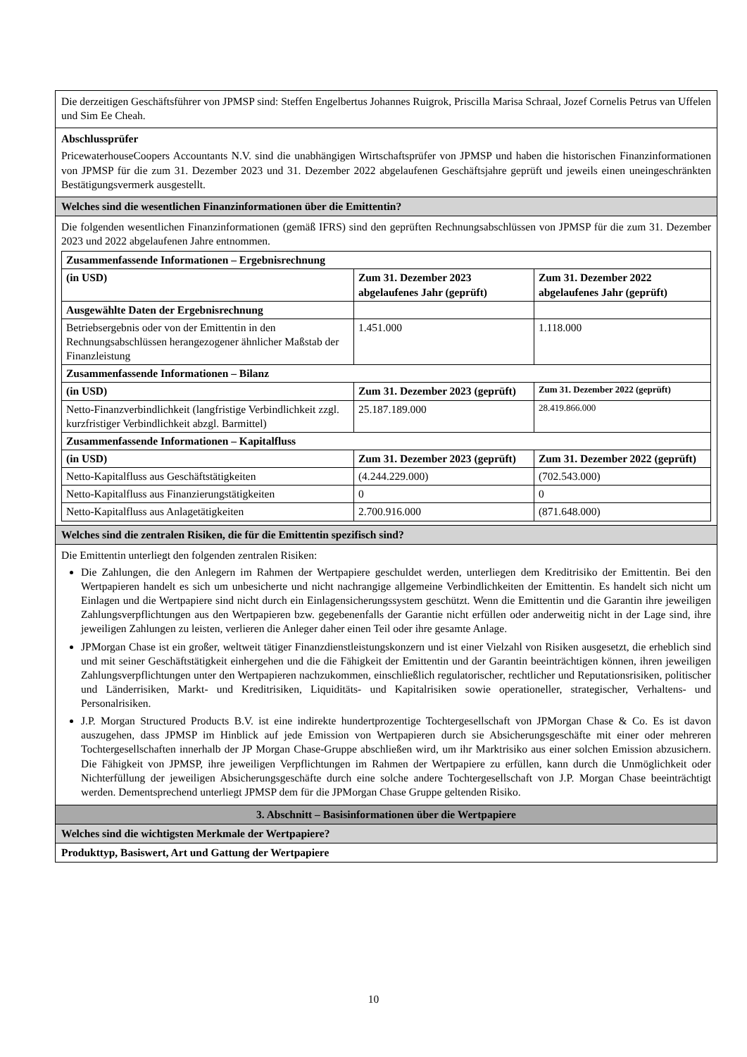Die derzeitigen Geschäftsführer von JPMSP sind: Steffen Engelbertus Johannes Ruigrok, Priscilla Marisa Schraal, Jozef Cornelis Petrus van Uffelen und Sim Ee Cheah.
Abschlussprüfer
PricewaterhouseCoopers Accountants N.V. sind die unabhängigen Wirtschaftsprüfer von JPMSP und haben die historischen Finanzinformationen von JPMSP für die zum 31. Dezember 2023 und 31. Dezember 2022 abgelaufenen Geschäftsjahre geprüft und jeweils einen uneingeschränkten Bestätigungsvermerk ausgestellt.
Welches sind die wesentlichen Finanzinformationen über die Emittentin?
Die folgenden wesentlichen Finanzinformationen (gemäß IFRS) sind den geprüften Rechnungsabschlüssen von JPMSP für die zum 31. Dezember 2023 und 2022 abgelaufenen Jahre entnommen.
| Zusammenfassende Informationen – Ergebnisrechnung | | |
| (in USD) | Zum 31. Dezember 2023 abgelaufenes Jahr (geprüft) | Zum 31. Dezember 2022 abgelaufenes Jahr (geprüft) |
| Ausgewählte Daten der Ergebnisrechnung | | |
| Betriebsergebnis oder von der Emittentin in den Rechnungsabschlüssen herangezogener ähnlicher Maßstab der Finanzleistung | 1.451.000 | 1.118.000 |
| Zusammenfassende Informationen – Bilanz | | |
| (in USD) | Zum 31. Dezember 2023 (geprüft) | Zum 31. Dezember 2022 (geprüft) |
| Netto-Finanzverbindlichkeit (langfristige Verbindlichkeit zzgl. kurzfristiger Verbindlichkeit abzgl. Barmittel) | 25.187.189.000 | 28.419.866.000 |
| Zusammenfassende Informationen – Kapitalfluss | | |
| (in USD) | Zum 31. Dezember 2023 (geprüft) | Zum 31. Dezember 2022 (geprüft) |
| Netto-Kapitalfluss aus Geschäftstätigkeiten | (4.244.229.000) | (702.543.000) |
| Netto-Kapitalfluss aus Finanzierungstätigkeiten | 0 | 0 |
| Netto-Kapitalfluss aus Anlagetätigkeiten | 2.700.916.000 | (871.648.000) |
Welches sind die zentralen Risiken, die für die Emittentin spezifisch sind?
Die Emittentin unterliegt den folgenden zentralen Risiken:
Die Zahlungen, die den Anlegern im Rahmen der Wertpapiere geschuldet werden, unterliegen dem Kreditrisiko der Emittentin. Bei den Wertpapieren handelt es sich um unbesicherte und nicht nachrangige allgemeine Verbindlichkeiten der Emittentin. Es handelt sich nicht um Einlagen und die Wertpapiere sind nicht durch ein Einlagensicherungssystem geschützt. Wenn die Emittentin und die Garantin ihre jeweiligen Zahlungsverpflichtungen aus den Wertpapieren bzw. gegebenenfalls der Garantie nicht erfüllen oder anderweitig nicht in der Lage sind, ihre jeweiligen Zahlungen zu leisten, verlieren die Anleger daher einen Teil oder ihre gesamte Anlage.
JPMorgan Chase ist ein großer, weltweit tätiger Finanzdienstleistungskonzern und ist einer Vielzahl von Risiken ausgesetzt, die erheblich sind und mit seiner Geschäftstätigkeit einhergehen und die die Fähigkeit der Emittentin und der Garantin beeinträchtigen können, ihren jeweiligen Zahlungsverpflichtungen unter den Wertpapieren nachzukommen, einschließlich regulatorischer, rechtlicher und Reputationsrisiken, politischer und Länderrisiken, Markt- und Kreditrisiken, Liquiditäts- und Kapitalrisiken sowie operationeller, strategischer, Verhaltens- und Personalrisiken.
J.P. Morgan Structured Products B.V. ist eine indirekte hundertprozentige Tochtergesellschaft von JPMorgan Chase & Co. Es ist davon auszugehen, dass JPMSP im Hinblick auf jede Emission von Wertpapieren durch sie Absicherungsgeschäfte mit einer oder mehreren Tochtergesellschaften innerhalb der JP Morgan Chase-Gruppe abschließen wird, um ihr Marktrisiko aus einer solchen Emission abzusichern. Die Fähigkeit von JPMSP, ihre jeweiligen Verpflichtungen im Rahmen der Wertpapiere zu erfüllen, kann durch die Unmöglichkeit oder Nichterfüllung der jeweiligen Absicherungsgeschäfte durch eine solche andere Tochtergesellschaft von J.P. Morgan Chase beeinträchtigt werden. Dementsprechend unterliegt JPMSP dem für die JPMorgan Chase Gruppe geltenden Risiko.
3. Abschnitt – Basisinformationen über die Wertpapiere
Welches sind die wichtigsten Merkmale der Wertpapiere?
Produkttyp, Basiswert, Art und Gattung der Wertpapiere
10